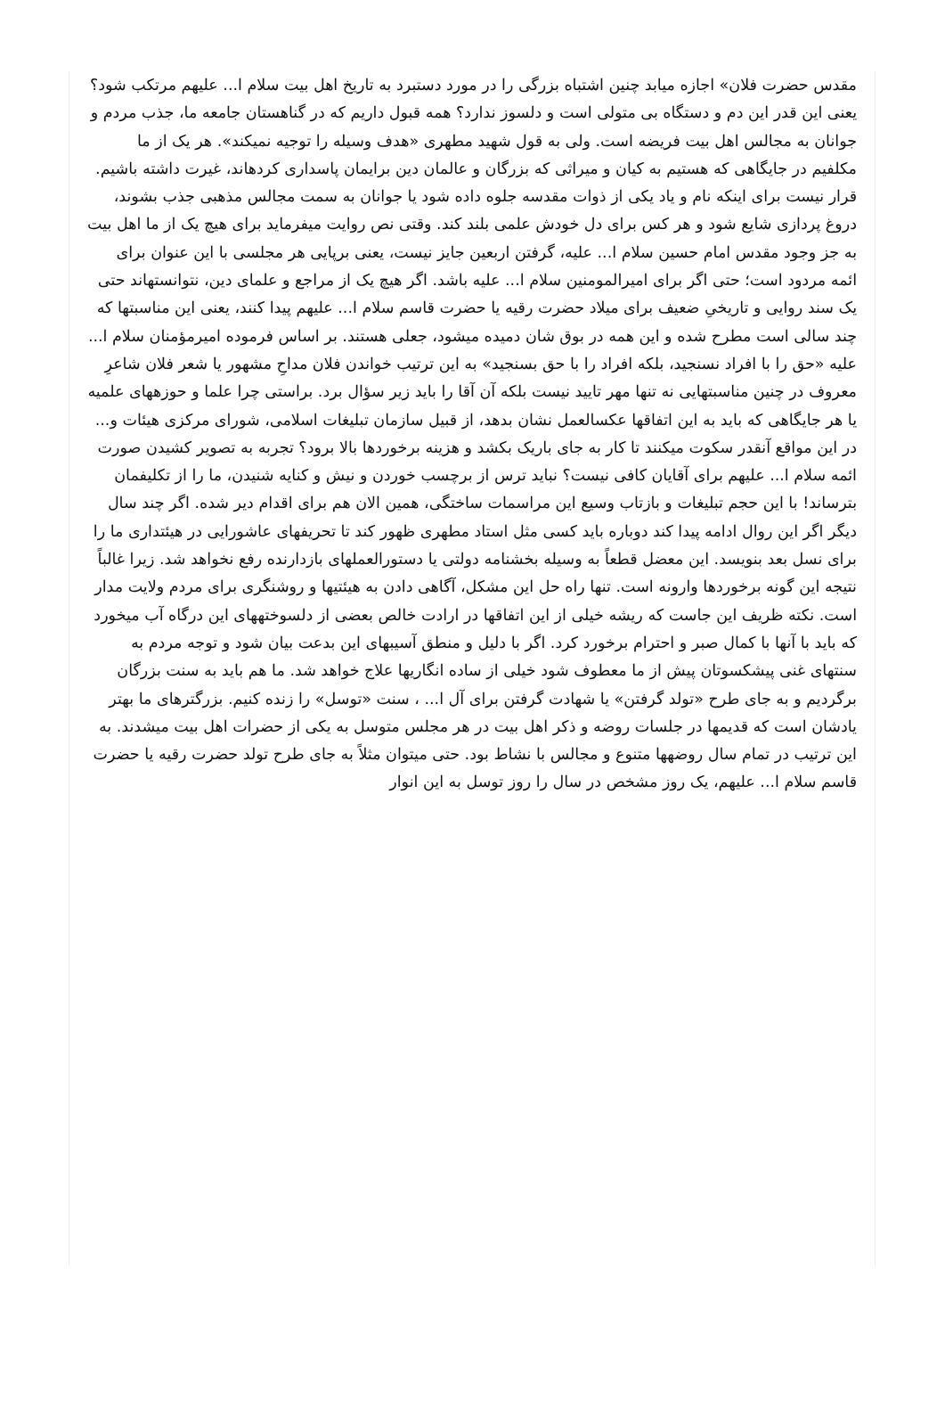مقدس حضرت فلان» اجازه میابد چنین اشتباه بزرگی را در مورد دستبرد به تاریخ اهل بیت سلام ا... علیهم مرتکب شود؟ یعنی این قدر این دم و دستگاه بی متولی است و دلسوز ندارد؟ همه قبول داریم که در گناهستان جامعه ما، جذب مردم و جوانان به مجالس اهل بیت فریضه است. ولی به قول شهید مطهری «هدف وسیله را توجیه نمیکند». هر یک از ما مکلفیم در جایگاهی که هستیم به کیان و میراثی که بزرگان و عالمان دین برایمان پاسداری کردهاند، غیرت داشته باشیم. قرار نیست برای اینکه نام و یاد یکی از ذوات مقدسه جلوه داده شود یا جوانان به سمت مجالس مذهبی جذب بشوند، دروغ پردازی شایع شود و هر کس برای دل خودش علمی بلند کند. وقتی نص روایت میفرماید برای هیچ یک از ما اهل بیت به جز وجود مقدس امام حسین سلام ا... علیه، گرفتن اربعین جایز نیست، یعنی برپایی هر مجلسی با این عنوان برای ائمه مردود است؛ حتی اگر برای امیرالمومنین سلام ا... علیه باشد. اگر هیچ یک از مراجع و علمای دین، نتوانستهاند حتی یک سند روایی و تاریخیِ ضعیف برای میلاد حضرت رقیه یا حضرت قاسم سلام ا... علیهم پیدا کنند، یعنی این مناسبتها که چند سالی است مطرح شده و این همه در بوق شان دمیده میشود، جعلی هستند. بر اساس فرموده امیرمؤمنان سلام ا... علیه «حق را با افراد نسنجید، بلکه افراد را با حق بسنجید» به این ترتیب خواندن فلان مداحِ مشهور یا شعر فلان شاعرِ معروف در چنین مناسبتهایی نه تنها مهر تایید نیست بلکه آن آقا را باید زیر سؤال برد. براستی چرا علما و حوزههای علمیه یا هر جایگاهی که باید به این اتفاقها عکسالعمل نشان بدهد، از قبیل سازمان تبلیغات اسلامی، شورای مرکزی هیئات و... در این مواقع آنقدر سکوت میکنند تا کار به جای باریک بکشد و هزینه برخوردها بالا برود؟ تجربه به تصویر کشیدن صورت ائمه سلام ا... علیهم برای آقایان کافی نیست؟ نباید ترس از برچسب خوردن و نیش و کنایه شنیدن، ما را از تکلیفمان بترساند! با این حجم تبلیغات و بازتاب وسیع این مراسمات ساختگی، همین الان هم برای اقدام دیر شده. اگر چند سال دیگر اگر این روال ادامه پیدا کند دوباره باید کسی مثل استاد مطهری ظهور کند تا تحریفهای عاشورایی در هیئتداری ما را برای نسل بعد بنویسد. این معضل قطعاً به وسیله بخشنامه دولتی یا دستورالعملهای بازدارنده رفع نخواهد شد. زیرا غالباً نتیجه این گونه برخوردها وارونه است. تنها راه حل این مشکل، آگاهی دادن به هیئتیها و روشنگری برای مردم ولایت مدار است. نکته ظریف این جاست که ریشه خیلی از این اتفاقها در ارادت خالص بعضی از دلسوختههای این درگاه آب میخورد که باید با آنها با کمال صبر و احترام برخورد کرد. اگر با دلیل و منطق آسیبهای این بدعت بیان شود و توجه مردم به سنتهای غنی پیشکسوتان پیش از ما معطوف شود خیلی از ساده انگاریها علاج خواهد شد. ما هم باید به سنت بزرگان برگردیم و به جای طرح «تولد گرفتن» یا شهادت گرفتن برای آل ا... ، سنت «توسل» را زنده کنیم. بزرگترهای ما بهتر یادشان است که قدیمها در جلسات روضه و ذکر اهل بیت در هر مجلس متوسل به یکی از حضرات اهل بیت میشدند. به این ترتیب در تمام سال روضهها متنوع و مجالس با نشاط بود. حتی میتوان مثلاً به جای طرح تولد حضرت رقیه یا حضرت قاسم سلام ا... علیهم، یک روز مشخص در سال را روز توسل به این انوار